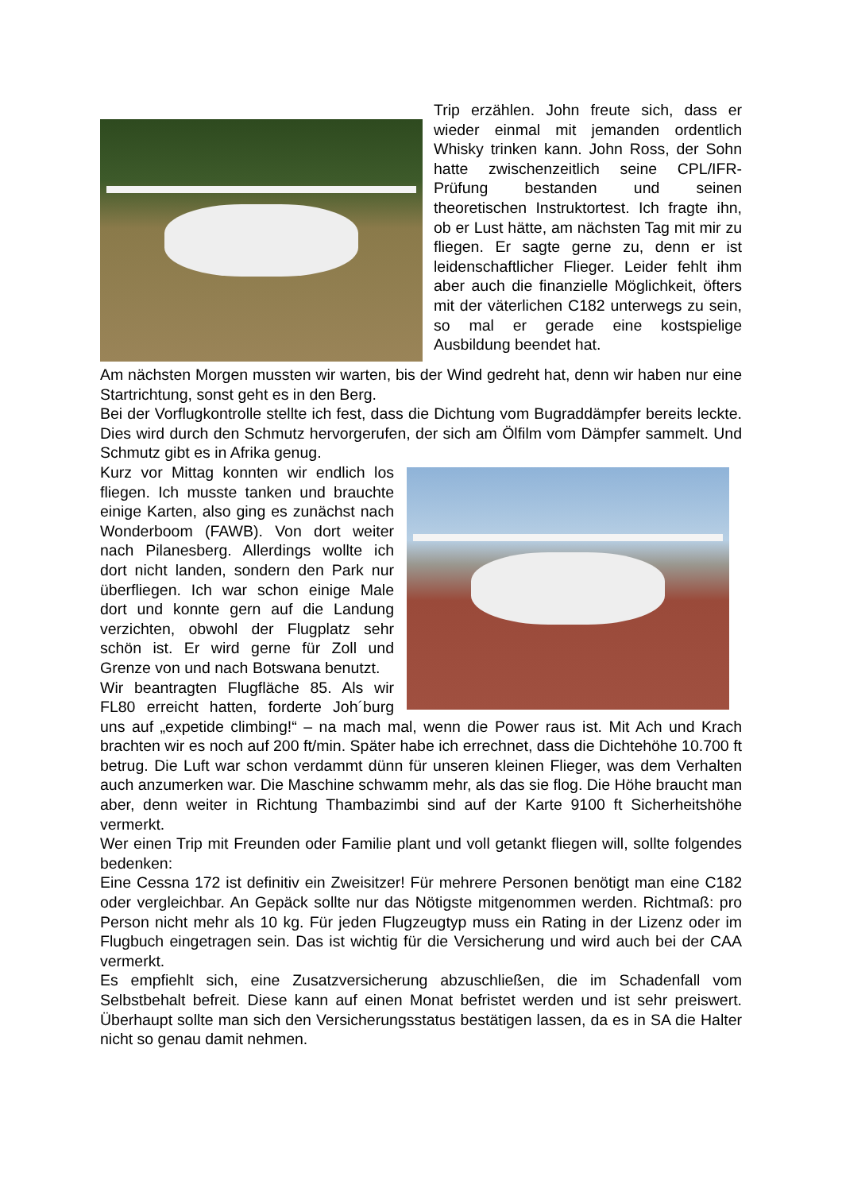Trip erzählen. John freute sich, dass er wieder einmal mit jemanden ordentlich Whisky trinken kann. John Ross, der Sohn hatte zwischenzeitlich seine CPL/IFR-Prüfung bestanden und seinen theoretischen Instruktortest. Ich fragte ihn, ob er Lust hätte, am nächsten Tag mit mir zu fliegen. Er sagte gerne zu, denn er ist leidenschaftlicher Flieger. Leider fehlt ihm aber auch die finanzielle Möglichkeit, öfters mit der väterlichen C182 unterwegs zu sein, so mal er gerade eine kostspielige Ausbildung beendet hat.
Am nächsten Morgen mussten wir warten, bis der Wind gedreht hat, denn wir haben nur eine Startrichtung, sonst geht es in den Berg.
Bei der Vorflugkontrolle stellte ich fest, dass die Dichtung vom Bugraddämpfer bereits leckte. Dies wird durch den Schmutz hervorgerufen, der sich am Ölfilm vom Dämpfer sammelt. Und Schmutz gibt es in Afrika genug.
Kurz vor Mittag konnten wir endlich los fliegen. Ich musste tanken und brauchte einige Karten, also ging es zunächst nach Wonderboom (FAWB). Von dort weiter nach Pilanesberg. Allerdings wollte ich dort nicht landen, sondern den Park nur überfliegen. Ich war schon einige Male dort und konnte gern auf die Landung verzichten, obwohl der Flugplatz sehr schön ist. Er wird gerne für Zoll und Grenze von und nach Botswana benutzt.
Wir beantragten Flugfläche 85. Als wir FL80 erreicht hatten, forderte Joh´burg uns auf „expetide climbing!“ – na mach mal, wenn die Power raus ist. Mit Ach und Krach brachten wir es noch auf 200 ft/min. Später habe ich errechnet, dass die Dichtehöhe 10.700 ft betrug. Die Luft war schon verdammt dünn für unseren kleinen Flieger, was dem Verhalten auch anzumerken war. Die Maschine schwamm mehr, als das sie flog. Die Höhe braucht man aber, denn weiter in Richtung Thambazimbi sind auf der Karte 9100 ft Sicherheitshöhe vermerkt.
Wer einen Trip mit Freunden oder Familie plant und voll getankt fliegen will, sollte folgendes bedenken:
Eine Cessna 172 ist definitiv ein Zweisitzer! Für mehrere Personen benötigt man eine C182 oder vergleichbar. An Gepäck sollte nur das Nötigste mitgenommen werden. Richtmaß: pro Person nicht mehr als 10 kg. Für jeden Flugzeugtyp muss ein Rating in der Lizenz oder im Flugbuch eingetragen sein. Das ist wichtig für die Versicherung und wird auch bei der CAA vermerkt.
Es empfiehlt sich, eine Zusatzversicherung abzuschließen, die im Schadenfall vom Selbstbehalt befreit. Diese kann auf einen Monat befristet werden und ist sehr preiswert. Überhaupt sollte man sich den Versicherungsstatus bestätigen lassen, da es in SA die Halter nicht so genau damit nehmen.